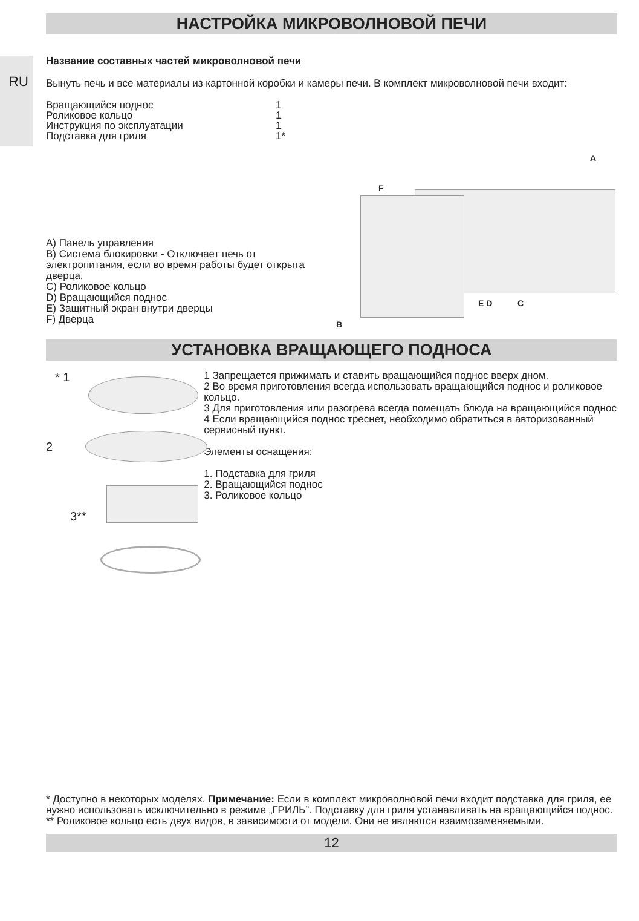НАСТРОЙКА МИКРОВОЛНОВОЙ ПЕЧИ
RU
Название составных частей микроволновой печи
Вынуть печь и все материалы из картонной коробки и камеры печи. В комплект микроволновой печи входит:
| Вращающийся поднос | 1 |
| Роликовое кольцо | 1 |
| Инструкция по эксплуатации | 1 |
| Подставка для гриля | 1* |
A) Панель управления
B) Система блокировки - Отключает печь от электропитания, если во время работы будет открыта дверца.
C) Роликовое кольцо
D) Вращающийся поднос
E) Защитный экран внутри дверцы
F) Дверца
A
F
E D C
B
УСТАНОВКА ВРАЩАЮЩЕГО ПОДНОСА
* 1
2
3**
1 Запрещается прижимать и ставить вращающийся поднос вверх дном.
2 Во время приготовления всегда использовать вращающийся поднос и роликовое кольцо.
3 Для приготовления или разогрева всегда помещать блюда на вращающийся поднос
4 Если вращающийся поднос треснет, необходимо обратиться в авторизованный сервисный пункт.
Элементы оснащения:
1. Подставка для гриля
2. Вращающийся поднос
3. Роликовое кольцо
* Доступно в некоторых моделях. Примечание: Если в комплект микроволновой печи входит подставка для гриля, ее нужно использовать исключительно в режиме „ГРИЛЬ”. Подставку для гриля устанавливать на вращающийся поднос.
** Роликовое кольцо есть двух видов, в зависимости от модели. Они не являются взаимозаменяемыми.
12